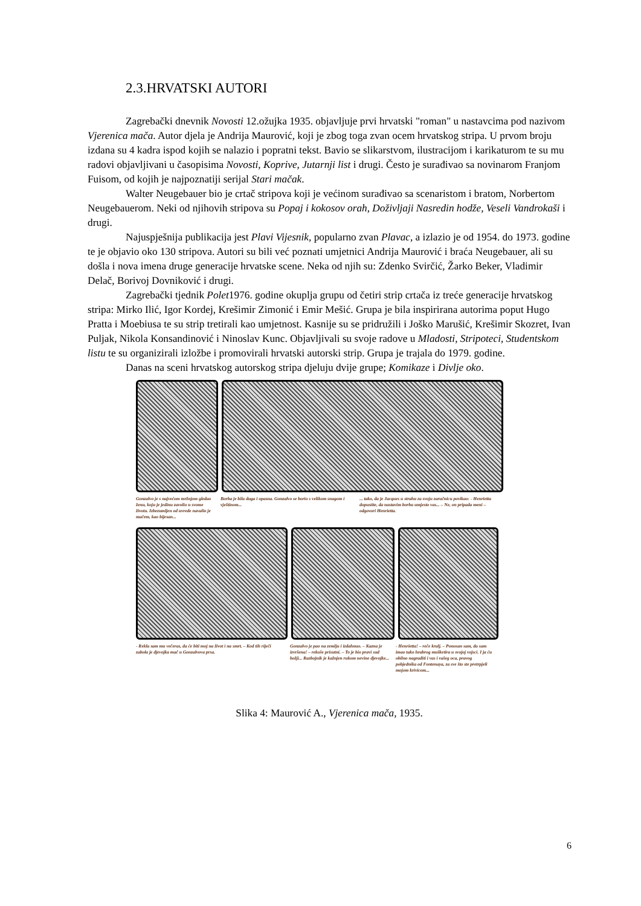2.3.HRVATSKI AUTORI
Zagrebački dnevnik Novosti 12.ožujka 1935. objavljuje prvi hrvatski "roman" u nastavcima pod nazivom Vjerenica mača. Autor djela je Andrija Maurović, koji je zbog toga zvan ocem hrvatskog stripa. U prvom broju izdana su 4 kadra ispod kojih se nalazio i popratni tekst. Bavio se slikarstvom, ilustracijom i karikaturom te su mu radovi objavljivani u časopisima Novosti, Koprive, Jutarnji list i drugi. Često je surađivao sa novinarom Franjom Fuisom, od kojih je najpoznatiji serijal Stari mačak.
Walter Neugebauer bio je crtač stripova koji je većinom surađivao sa scenaristom i bratom, Norbertom Neugebauerom. Neki od njihovih stripova su Popaj i kokosov orah, Doživljaji Nasredin hodže, Veseli Vandrokaši i drugi.
Najuspješnija publikacija jest Plavi Vijesnik, popularno zvan Plavac, a izlazio je od 1954. do 1973. godine te je objavio oko 130 stripova. Autori su bili već poznati umjetnici Andrija Maurović i braća Neugebauer, ali su došla i nova imena druge generacije hrvatske scene. Neka od njih su: Zdenko Svirčić, Žarko Beker, Vladimir Delač, Borivoj Dovniković i drugi.
Zagrebački tjednik Polet1976. godine okuplja grupu od četiri strip crtača iz treće generacije hrvatskog stripa: Mirko Ilić, Igor Kordej, Krešimir Zimonić i Emir Mešić. Grupa je bila inspirirana autorima poput Hugo Pratta i Moebiusa te su strip tretirali kao umjetnost. Kasnije su se pridružili i Joško Marušić, Krešimir Skozret, Ivan Puljak, Nikola Konsandinović i Ninoslav Kunc. Objavljivali su svoje radove u Mladosti, Stripoteci, Studentskom listu te su organizirali izložbe i promovirali hrvatski autorski strip. Grupa je trajala do 1979. godine.
Danas na sceni hrvatskog autorskog stripa djeluju dvije grupe; Komikaze i Divlje oko.
Gonzalvo je s najvećom mržnjom gledao ženu, koju je jedinu zavolio u svome životu. Izbezumljen od uvrede navalio je mačem, kao bijesan...
Borba je bila duga i opasna. Gonzalvo se borio s velikom snagom i vještinom...
... tako, da je Jacques u strahu za svoju zaručnicu povikao: - Henrietta dopustite, da nastavim borbu umjesto vas... – Ne, on pripada meni – odgovori Henrietta.
- Rekla sam mu večeras, da će biti moj na život i na smrt. – Kod tih riječi zabola je djevojka mač u Gonzalvova prsa.
Gonzalvo je pao na zemlju i izdahnuo. – Kazna je izvršena! – rekoše prisutni. – To je bio pravi sud božji... Razbojnik je kažnjen rukom nevine djevojke...
- Henrietta! – reče kralj. – Ponosan sam, da sam imao tako hrabrog mušketira u svojoj vojsci. I ja ću obilno nagraditi i vas i vašeg oca, pravog pobjednika od Fontenaya, za sve što ste pretrpjeli mojom krivicom...
Slika 4: Maurović A., Vjerenica mača, 1935.
6